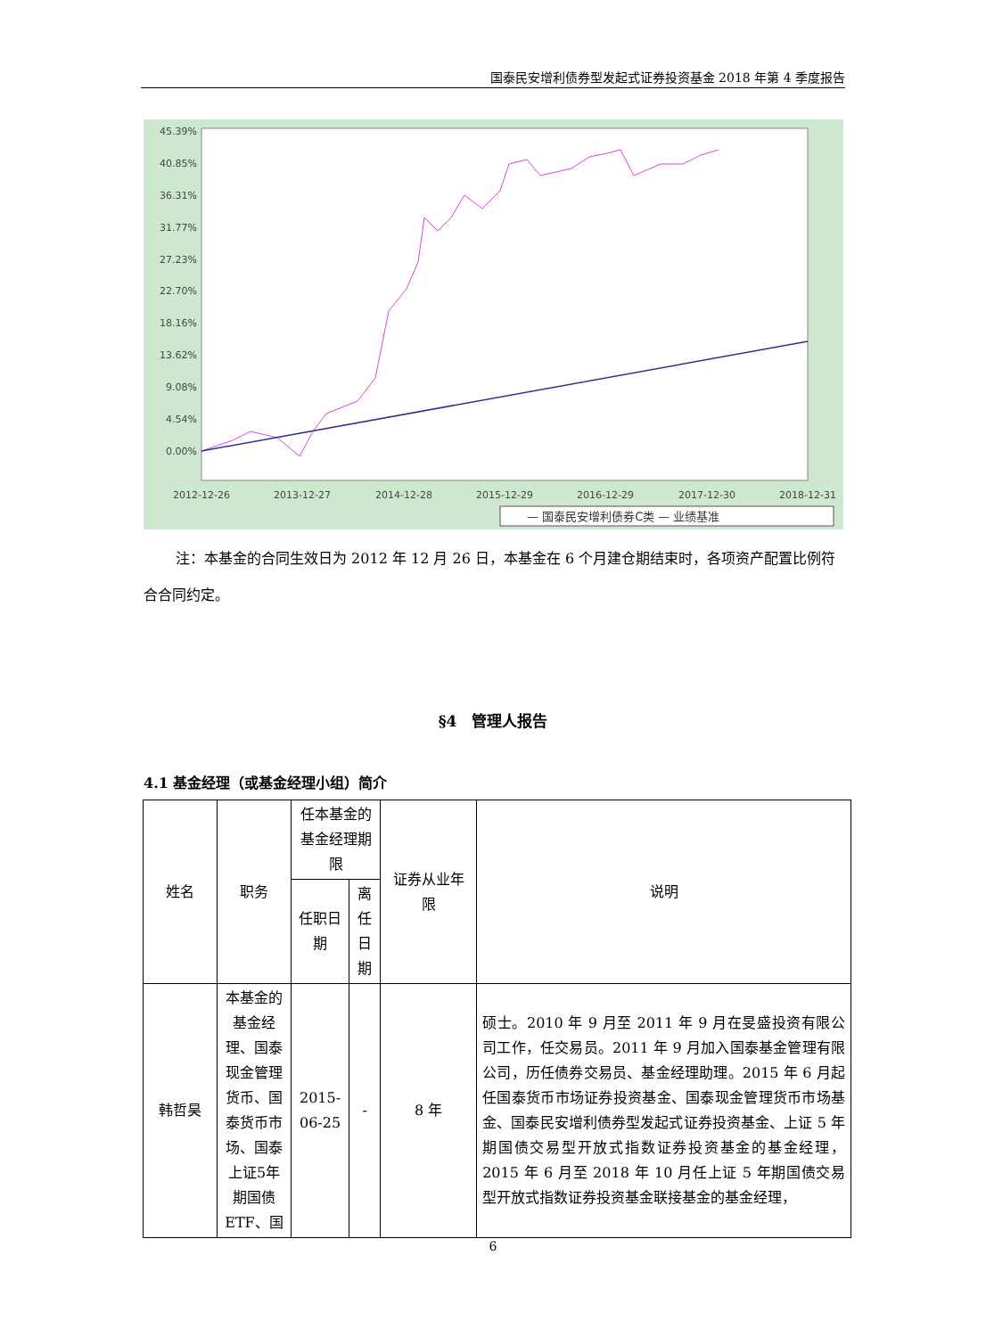国泰民安增利债券型发起式证券投资基金 2018 年第 4 季度报告
45.39%
40.85%
36.31%
31.77%
27.23%
22.70%
18.16%
13.62%
9.08%
4.54%
0.00%
2012-12-26
2013-12-27
2014-12-28
2015-12-29
2016-12-29
2017-12-30
2018-12-31
— 国泰民安增利债券C类 — 业绩基准
注：本基金的合同生效日为 2012 年 12 月 26 日，本基金在 6 个月建仓期结束时，各项资产配置比例符合合同约定。
§4　管理人报告
4.1 基金经理（或基金经理小组）简介
| 姓名 | 职务 | 任本基金的基金经理期限 | | 证券从业年限 | 说明 |
| --- | --- | --- | --- | --- | --- |
| | | 任职日期 | 离任日期 | | |
| 韩哲昊 | 本基金的基金经理、国泰现金管理货币、国泰货币市场、国泰上证5年期国债ETF、国 | 2015-06-25 | - | 8 年 | 硕士。2010 年 9 月至 2011 年 9 月在旻盛投资有限公司工作，任交易员。2011 年 9 月加入国泰基金管理有限公司，历任债券交易员、基金经理助理。2015 年 6 月起任国泰货币市场证券投资基金、国泰现金管理货币市场基金、国泰民安增利债券型发起式证券投资基金、上证 5 年期国债交易型开放式指数证券投资基金的基金经理，2015 年 6 月至 2018 年 10 月任上证 5 年期国债交易型开放式指数证券投资基金联接基金的基金经理， |
6